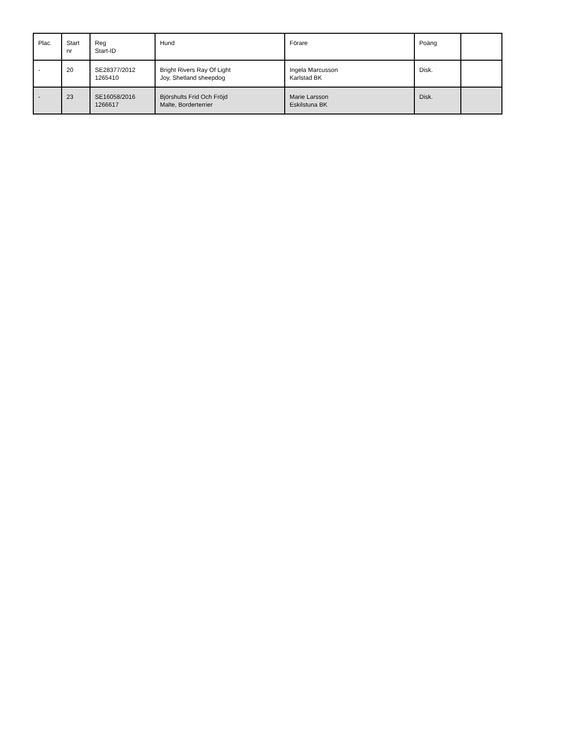| Plac. | Start nr | Reg Start-ID | Hund | Förare | Poäng | |
| --- | --- | --- | --- | --- | --- | --- |
| - | 20 | SE28377/2012 1265410 | Bright Rivers Ray Of Light Joy, Shetland sheepdog | Ingela Marcusson Karlstad BK | Disk. | |
| - | 23 | SE16058/2016 1266617 | Björshults Frid Och Fröjd Malte, Borderterrier | Marie Larsson Eskilstuna BK | Disk. | |